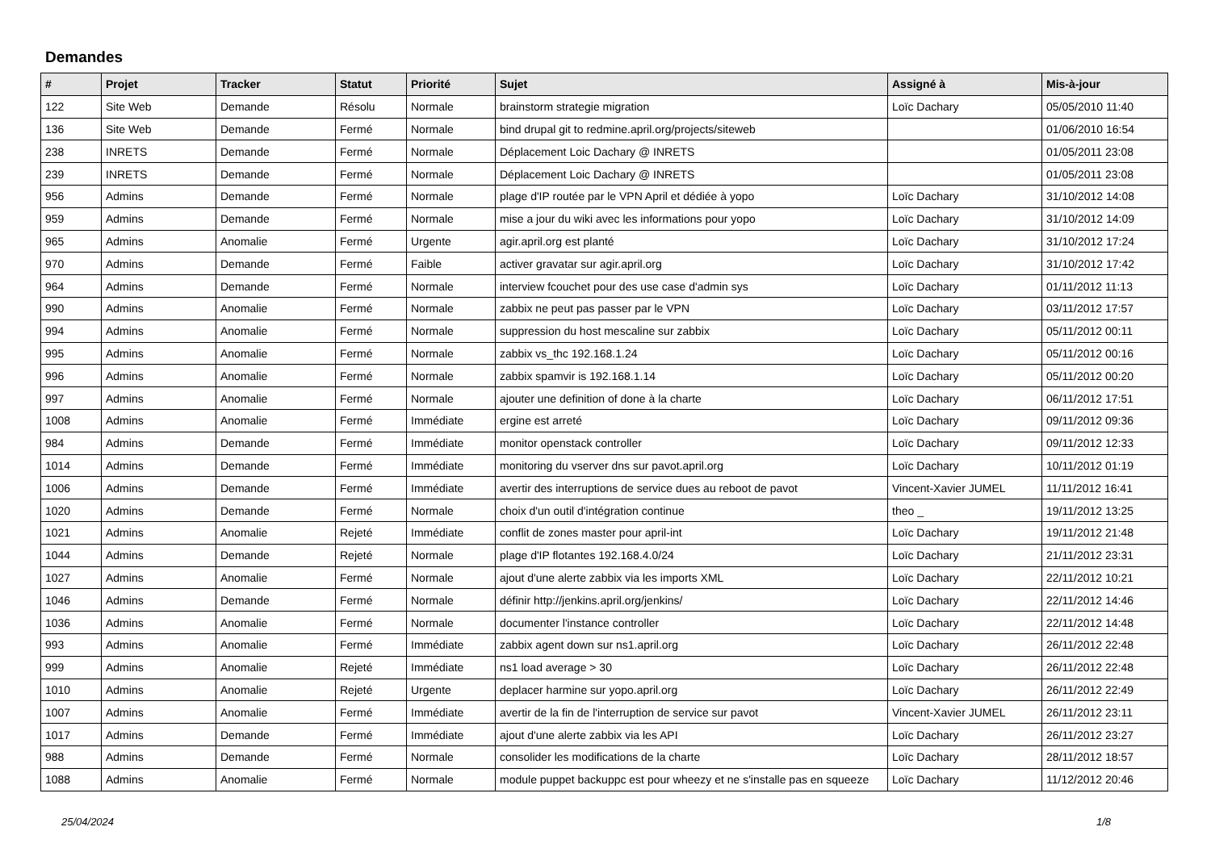Demandes
| # | Projet | Tracker | Statut | Priorité | Sujet | Assigné à | Mis-à-jour |
| --- | --- | --- | --- | --- | --- | --- | --- |
| 122 | Site Web | Demande | Résolu | Normale | brainstorm strategie migration | Loïc Dachary | 05/05/2010 11:40 |
| 136 | Site Web | Demande | Fermé | Normale | bind drupal git to redmine.april.org/projects/siteweb | | 01/06/2010 16:54 |
| 238 | INRETS | Demande | Fermé | Normale | Déplacement Loic Dachary @ INRETS | | 01/05/2011 23:08 |
| 239 | INRETS | Demande | Fermé | Normale | Déplacement Loic Dachary @ INRETS | | 01/05/2011 23:08 |
| 956 | Admins | Demande | Fermé | Normale | plage d'IP routée par le VPN April et dédiée à yopo | Loïc Dachary | 31/10/2012 14:08 |
| 959 | Admins | Demande | Fermé | Normale | mise a jour du wiki avec les informations pour yopo | Loïc Dachary | 31/10/2012 14:09 |
| 965 | Admins | Anomalie | Fermé | Urgente | agir.april.org est planté | Loïc Dachary | 31/10/2012 17:24 |
| 970 | Admins | Demande | Fermé | Faible | activer gravatar sur agir.april.org | Loïc Dachary | 31/10/2012 17:42 |
| 964 | Admins | Demande | Fermé | Normale | interview fcouchet pour des use case d'admin sys | Loïc Dachary | 01/11/2012 11:13 |
| 990 | Admins | Anomalie | Fermé | Normale | zabbix ne peut pas passer par le VPN | Loïc Dachary | 03/11/2012 17:57 |
| 994 | Admins | Anomalie | Fermé | Normale | suppression du host mescaline sur zabbix | Loïc Dachary | 05/11/2012 00:11 |
| 995 | Admins | Anomalie | Fermé | Normale | zabbix vs_thc 192.168.1.24 | Loïc Dachary | 05/11/2012 00:16 |
| 996 | Admins | Anomalie | Fermé | Normale | zabbix spamvir is 192.168.1.14 | Loïc Dachary | 05/11/2012 00:20 |
| 997 | Admins | Anomalie | Fermé | Normale | ajouter une definition of done à la charte | Loïc Dachary | 06/11/2012 17:51 |
| 1008 | Admins | Anomalie | Fermé | Immédiate | ergine est arreté | Loïc Dachary | 09/11/2012 09:36 |
| 984 | Admins | Demande | Fermé | Immédiate | monitor openstack controller | Loïc Dachary | 09/11/2012 12:33 |
| 1014 | Admins | Demande | Fermé | Immédiate | monitoring du vserver dns sur pavot.april.org | Loïc Dachary | 10/11/2012 01:19 |
| 1006 | Admins | Demande | Fermé | Immédiate | avertir des interruptions de service dues au reboot de pavot | Vincent-Xavier JUMEL | 11/11/2012 16:41 |
| 1020 | Admins | Demande | Fermé | Normale | choix d'un outil d'intégration continue | theo _ | 19/11/2012 13:25 |
| 1021 | Admins | Anomalie | Rejeté | Immédiate | conflit de zones master pour april-int | Loïc Dachary | 19/11/2012 21:48 |
| 1044 | Admins | Demande | Rejeté | Normale | plage d'IP flotantes 192.168.4.0/24 | Loïc Dachary | 21/11/2012 23:31 |
| 1027 | Admins | Anomalie | Fermé | Normale | ajout d'une alerte zabbix via les imports XML | Loïc Dachary | 22/11/2012 10:21 |
| 1046 | Admins | Demande | Fermé | Normale | définir http://jenkins.april.org/jenkins/ | Loïc Dachary | 22/11/2012 14:46 |
| 1036 | Admins | Anomalie | Fermé | Normale | documenter l'instance controller | Loïc Dachary | 22/11/2012 14:48 |
| 993 | Admins | Anomalie | Fermé | Immédiate | zabbix agent down sur ns1.april.org | Loïc Dachary | 26/11/2012 22:48 |
| 999 | Admins | Anomalie | Rejeté | Immédiate | ns1 load average > 30 | Loïc Dachary | 26/11/2012 22:48 |
| 1010 | Admins | Anomalie | Rejeté | Urgente | deplacer harmine sur yopo.april.org | Loïc Dachary | 26/11/2012 22:49 |
| 1007 | Admins | Anomalie | Fermé | Immédiate | avertir de la fin de l'interruption de service sur pavot | Vincent-Xavier JUMEL | 26/11/2012 23:11 |
| 1017 | Admins | Demande | Fermé | Immédiate | ajout d'une alerte zabbix via les API | Loïc Dachary | 26/11/2012 23:27 |
| 988 | Admins | Demande | Fermé | Normale | consolider les modifications de la charte | Loïc Dachary | 28/11/2012 18:57 |
| 1088 | Admins | Anomalie | Fermé | Normale | module puppet backuppc est pour wheezy et ne s'installe pas en squeeze | Loïc Dachary | 11/12/2012 20:46 |
25/04/2024 1/8